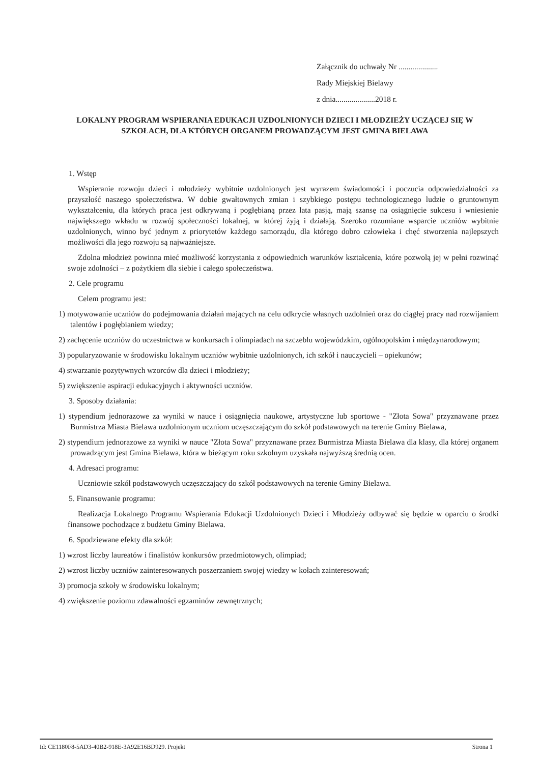Załącznik do uchwały Nr ....................
Rady Miejskiej Bielawy
z dnia....................2018 r.
LOKALNY PROGRAM WSPIERANIA EDUKACJI UZDOLNIONYCH DZIECI I MŁODZIEŻY UCZĄCEJ SIĘ W SZKOŁACH, DLA KTÓRYCH ORGANEM PROWADZĄCYM JEST GMINA BIELAWA
1. Wstęp
Wspieranie rozwoju dzieci i młodzieży wybitnie uzdolnionych jest wyrazem świadomości i poczucia odpowiedzialności za przyszłość naszego społeczeństwa. W dobie gwałtownych zmian i szybkiego postępu technologicznego ludzie o gruntownym wykształceniu, dla których praca jest odkrywaną i pogłębianą przez lata pasją, mają szansę na osiągnięcie sukcesu i wniesienie największego wkładu w rozwój społeczności lokalnej, w której żyją i działają. Szeroko rozumiane wsparcie uczniów wybitnie uzdolnionych, winno być jednym z priorytetów każdego samorządu, dla którego dobro człowieka i chęć stworzenia najlepszych możliwości dla jego rozwoju są najważniejsze.
Zdolna młodzież powinna mieć możliwość korzystania z odpowiednich warunków kształcenia, które pozwolą jej w pełni rozwinąć swoje zdolności – z pożytkiem dla siebie i całego społeczeństwa.
2. Cele programu
Celem programu jest:
1) motywowanie uczniów do podejmowania działań mających na celu odkrycie własnych uzdolnień oraz do ciągłej pracy nad rozwijaniem talentów i pogłębianiem wiedzy;
2) zachęcenie uczniów do uczestnictwa w konkursach i olimpiadach na szczeblu wojewódzkim, ogólnopolskim i międzynarodowym;
3) popularyzowanie w środowisku lokalnym uczniów wybitnie uzdolnionych, ich szkół i nauczycieli – opiekunów;
4) stwarzanie pozytywnych wzorców dla dzieci i młodzieży;
5) zwiększenie aspiracji edukacyjnych i aktywności uczniów.
3. Sposoby działania:
1) stypendium jednorazowe za wyniki w nauce i osiągnięcia naukowe, artystyczne lub sportowe - "Złota Sowa" przyznawane przez Burmistrza Miasta Bielawa uzdolnionym uczniom uczęszczającym do szkół podstawowych na terenie Gminy Bielawa,
2) stypendium jednorazowe za wyniki w nauce "Złota Sowa" przyznawane przez Burmistrza Miasta Bielawa dla klasy, dla której organem prowadzącym jest Gmina Bielawa, która w bieżącym roku szkolnym uzyskała najwyższą średnią ocen.
4. Adresaci programu:
Uczniowie szkół podstawowych uczęszczający do szkół podstawowych na terenie Gminy Bielawa.
5. Finansowanie programu:
Realizacja Lokalnego Programu Wspierania Edukacji Uzdolnionych Dzieci i Młodzieży odbywać się będzie w oparciu o środki finansowe pochodzące z budżetu Gminy Bielawa.
6. Spodziewane efekty dla szkół:
1) wzrost liczby laureatów i finalistów konkursów przedmiotowych, olimpiad;
2) wzrost liczby uczniów zainteresowanych poszerzaniem swojej wiedzy w kołach zainteresowań;
3) promocja szkoły w środowisku lokalnym;
4) zwiększenie poziomu zdawalności egzaminów zewnętrznych;
Id: CE1180F8-5AD3-40B2-918E-3A92E16BD929. Projekt Strona 1